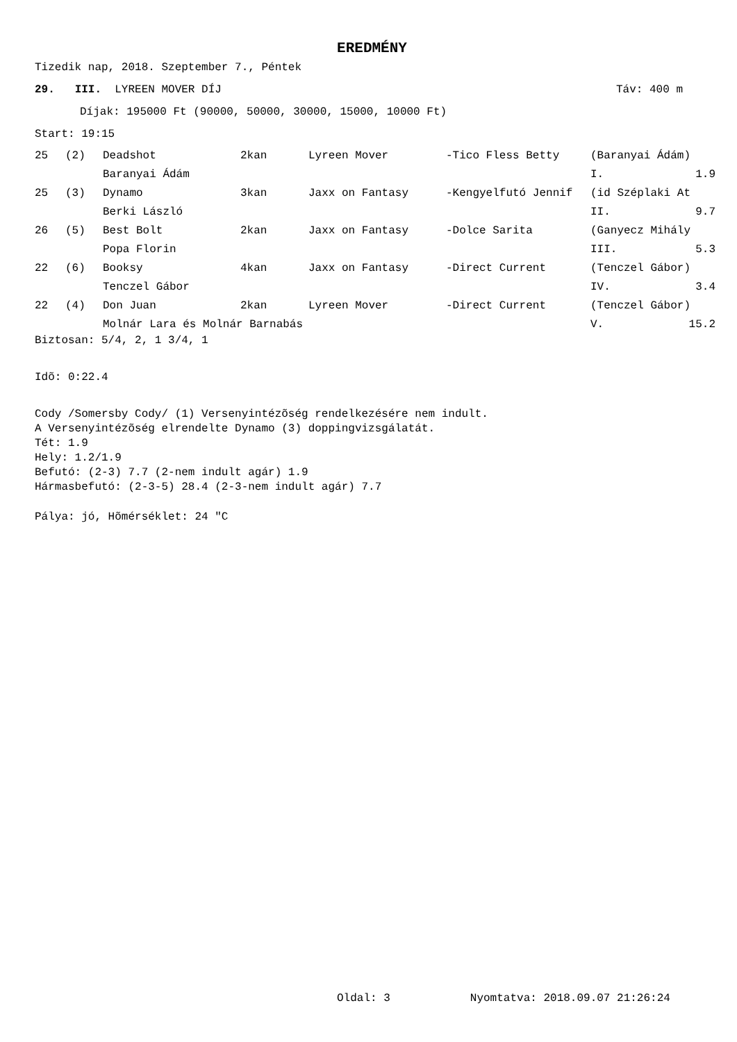EREDMÉNY
Tizedik nap, 2018. Szeptember 7., Péntek
29. III. LYREEN MOVER DÍJ Táv: 400 m
Díjak: 195000 Ft (90000, 50000, 30000, 15000, 10000 Ft)
Start: 19:15
| 25 | (2) | Deadshot | 2kan | Lyreen Mover | -Tico Fless Betty | (Baranyai Ádám) | |
| | | Baranyai Ádám | | | | I. | 1.9 |
| 25 | (3) | Dynamo | 3kan | Jaxx on Fantasy | -Kengyelfutó Jennif | (id Széplaki At | |
| | | Berki László | | | | II. | 9.7 |
| 26 | (5) | Best Bolt | 2kan | Jaxx on Fantasy | -Dolce Sarita | (Ganyecz Mihály | |
| | | Popa Florin | | | | III. | 5.3 |
| 22 | (6) | Booksy | 4kan | Jaxx on Fantasy | -Direct Current | (Tenczel Gábor) | |
| | | Tenczel Gábor | | | | IV. | 3.4 |
| 22 | (4) | Don Juan | 2kan | Lyreen Mover | -Direct Current | (Tenczel Gábor) | |
| | | Molnár Lara és Molnár Barnabás | | | | V. | 15.2 |
Biztosan: 5/4, 2, 1 3/4, 1
Idõ: 0:22.4
Cody /Somersby Cody/ (1) Versenyintézõség rendelkezésére nem indult.
A Versenyintézõség elrendelte Dynamo (3) doppingvizsgálatát.
Tét: 1.9
Hely: 1.2/1.9
Befutó: (2-3) 7.7 (2-nem indult agár) 1.9
Hármasbefutó: (2-3-5) 28.4 (2-3-nem indult agár) 7.7
Pálya: jó, Hõmérséklet: 24 "C
Oldal: 3 Nyomtatva: 2018.09.07 21:26:24